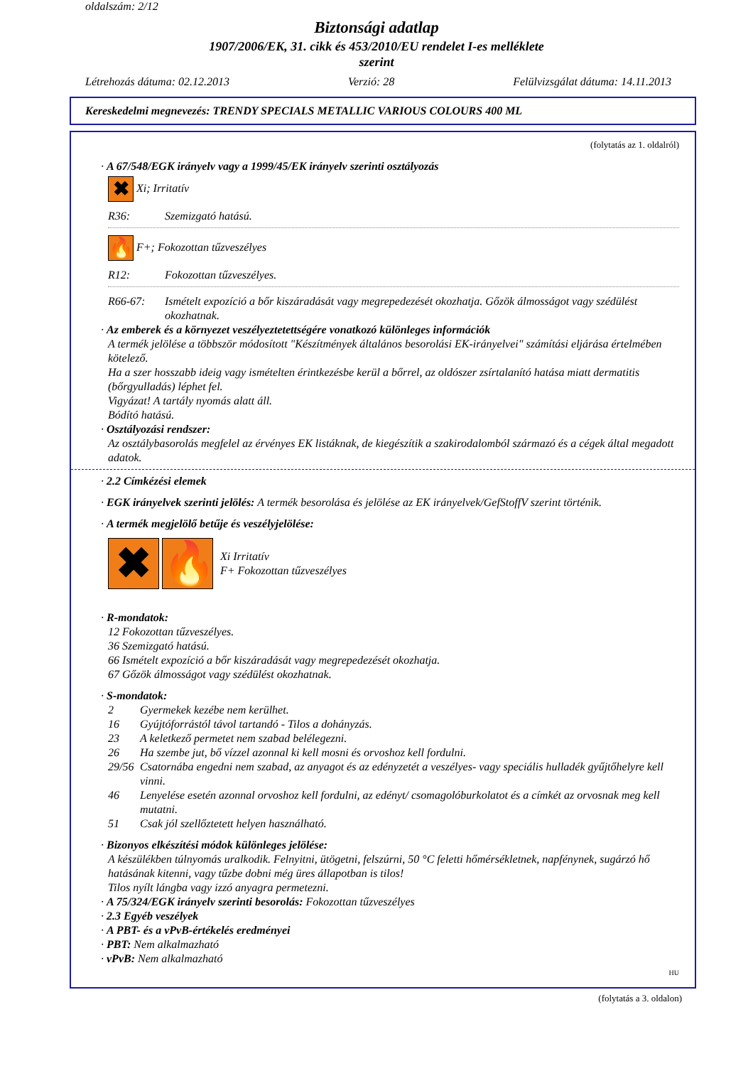oldalszám: 2/12
Biztonsági adatlap
1907/2006/EK, 31. cikk és 453/2010/EU rendelet I-es melléklete
szerint
Létrehozás dátuma: 02.12.2013 Verzió: 28 Felülvizsgálat dátuma: 14.11.2013
Kereskedelmi megnevezés: TRENDY SPECIALS METALLIC VARIOUS COLOURS 400 ML
(folytatás az 1. oldalról)
· A 67/548/EGK irányelv vagy a 1999/45/EK irányelv szerinti osztályozás
✖ Xi; Irritatív
R36: Szemizgató hatású.
🔥 F+; Fokozottan tűzveszélyes
R12: Fokozottan tűzveszélyes.
R66-67: Ismételt expozíció a bőr kiszáradását vagy megrepedezését okozhatja. Gőzök álmosságot vagy szédülést okozhatnak.
· Az emberek és a környezet veszélyeztetettségére vonatkozó különleges információk
A termék jelölése a többször módosított "Készítmények általános besorolási EK-irányelvei" számítási eljárása értelmében kötelező.
Ha a szer hosszabb ideig vagy ismételten érintkezésbe kerül a bőrrel, az oldószer zsírtalanító hatása miatt dermatitis (bőrgyulladás) léphet fel.
Vigyázat! A tartály nyomás alatt áll.
Bódító hatású.
· Osztályozási rendszer:
Az osztálybasorolás megfelel az érvényes EK listáknak, de kiegészítik a szakirodalomból származó és a cégek által megadott adatok.
· 2.2 Címkézési elemek
· EGK irányelvek szerinti jelölés: A termék besorolása és jelölése az EK irányelvek/GefStoffV szerint történik.
· A termék megjelölő betűje és veszélyjelölése:
✖ 🔥 Xi Irritatív
F+ Fokozottan tűzveszélyes
· R-mondatok:
12 Fokozottan tűzveszélyes.
36 Szemizgató hatású.
66 Ismételt expozíció a bőr kiszáradását vagy megrepedezését okozhatja.
67 Gőzök álmosságot vagy szédülést okozhatnak.
· S-mondatok:
2 Gyermekek kezébe nem kerülhet.
16 Gyújtóforrástól távol tartandó - Tilos a dohányzás.
23 A keletkező permetet nem szabad belélegezni.
26 Ha szembe jut, bő vízzel azonnal ki kell mosni és orvoshoz kell fordulni.
29/56 Csatornába engedni nem szabad, az anyagot és az edényzetét a veszélyes- vagy speciális hulladék gyűjtőhelyre kell vinni.
46 Lenyelése esetén azonnal orvoshoz kell fordulni, az edényt/ csomagolóburkolatot és a címkét az orvosnak meg kell mutatni.
51 Csak jól szellőztetett helyen használható.
· Bizonyos elkészítési módok különleges jelölése:
A készülékben túlnyomás uralkodik. Felnyitni, ütögetni, felszúrni, 50 °C feletti hőmérsékletnek, napfénynek, sugárzó hő hatásának kitenni, vagy tűzbe dobni még üres állapotban is tilos!
Tilos nyílt lángba vagy izzó anyagra permetezni.
· A 75/324/EGK irányelv szerinti besorolás: Fokozottan tűzveszélyes
· 2.3 Egyéb veszélyek
· A PBT- és a vPvB-értékelés eredményei
· PBT: Nem alkalmazható
· vPvB: Nem alkalmazható
HU
(folytatás a 3. oldalon)